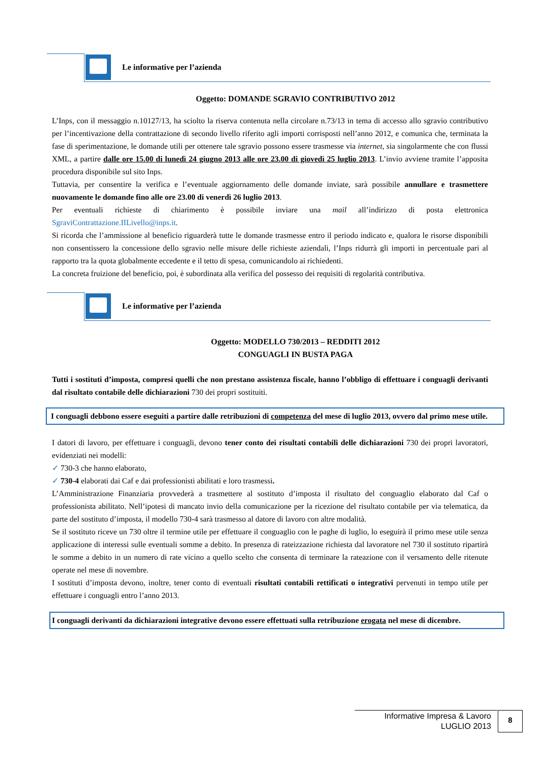Le informative per l’azienda
Oggetto: DOMANDE SGRAVIO CONTRIBUTIVO 2012
L’Inps, con il messaggio n.10127/13, ha sciolto la riserva contenuta nella circolare n.73/13 in tema di accesso allo sgravio contributivo per l’incentivazione della contrattazione di secondo livello riferito agli importi corrisposti nell’anno 2012, e comunica che, terminata la fase di sperimentazione, le domande utili per ottenere tale sgravio possono essere trasmesse via internet, sia singolarmente che con flussi XML, a partire dalle ore 15.00 di lunedì 24 giugno 2013 alle ore 23.00 di giovedì 25 luglio 2013. L’invio avviene tramite l’apposita procedura disponibile sul sito Inps.
Tuttavia, per consentire la verifica e l’eventuale aggiornamento delle domande inviate, sarà possibile annullare e trasmettere nuovamente le domande fino alle ore 23.00 di venerdì 26 luglio 2013.
Per eventuali richieste di chiarimento è possibile inviare una mail all’indirizzo di posta elettronica SgraviContrattazione.IILivello@inps.it.
Si ricorda che l’ammissione al beneficio riguarderà tutte le domande trasmesse entro il periodo indicato e, qualora le risorse disponibili non consentissero la concessione dello sgravio nelle misure delle richieste aziendali, l’Inps ridurrà gli importi in percentuale pari al rapporto tra la quota globalmente eccedente e il tetto di spesa, comunicandolo ai richiedenti.
La concreta fruizione del beneficio, poi, è subordinata alla verifica del possesso dei requisiti di regolarità contributiva.
Le informative per l’azienda
Oggetto: MODELLO 730/2013 – REDDITI 2012
CONGUAGLI IN BUSTA PAGA
Tutti i sostituti d’imposta, compresi quelli che non prestano assistenza fiscale, hanno l’obbligo di effettuare i conguagli derivanti dal risultato contabile delle dichiarazioni 730 dei propri sostituiti.
I conguagli debbono essere eseguiti a partire dalle retribuzioni di competenza del mese di luglio 2013, ovvero dal primo mese utile.
I datori di lavoro, per effettuare i conguagli, devono tener conto dei risultati contabili delle dichiarazioni 730 dei propri lavoratori, evidenziati nei modelli:
✓ 730-3 che hanno elaborato,
✓ 730-4 elaborati dai Caf e dai professionisti abilitati e loro trasmessi.
L’Amministrazione Finanziaria provvederà a trasmettere al sostituto d’imposta il risultato del conguaglio elaborato dal Caf o professionista abilitato. Nell’ipotesi di mancato invio della comunicazione per la ricezione del risultato contabile per via telematica, da parte del sostituto d’imposta, il modello 730-4 sarà trasmesso al datore di lavoro con altre modalità.
Se il sostituto riceve un 730 oltre il termine utile per effettuare il conguaglio con le paghe di luglio, lo eseguirà il primo mese utile senza applicazione di interessi sulle eventuali somme a debito. In presenza di rateizzazione richiesta dal lavoratore nel 730 il sostituto ripartirà le somme a debito in un numero di rate vicino a quello scelto che consenta di terminare la rateazione con il versamento delle ritenute operate nel mese di novembre.
I sostituti d’imposta devono, inoltre, tener conto di eventuali risultati contabili rettificati o integrativi pervenuti in tempo utile per effettuare i conguagli entro l’anno 2013.
I conguagli derivanti da dichiarazioni integrative devono essere effettuati sulla retribuzione erogata nel mese di dicembre.
Informative Impresa & Lavoro
LUGLIO 2013
8